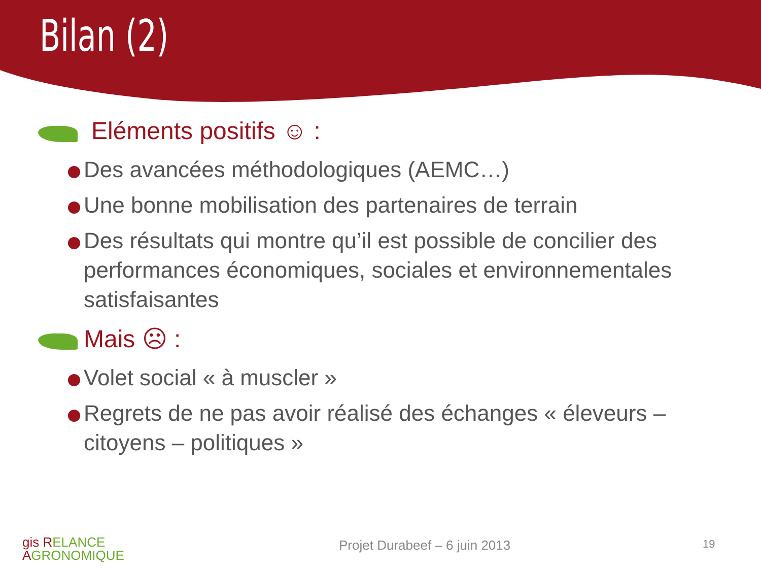Bilan (2)
Eléments positifs ☺ :
Des avancées méthodologiques (AEMC…)
Une bonne mobilisation des partenaires de terrain
Des résultats qui montre qu’il est possible de concilier des performances économiques, sociales et environnementales satisfaisantes
Mais ☹ :
Volet social « à muscler »
Regrets de ne pas avoir réalisé des échanges « éleveurs – citoyens – politiques »
gis RELANCE
AGRONOMIQUE
Projet Durabeef – 6 juin 2013 19